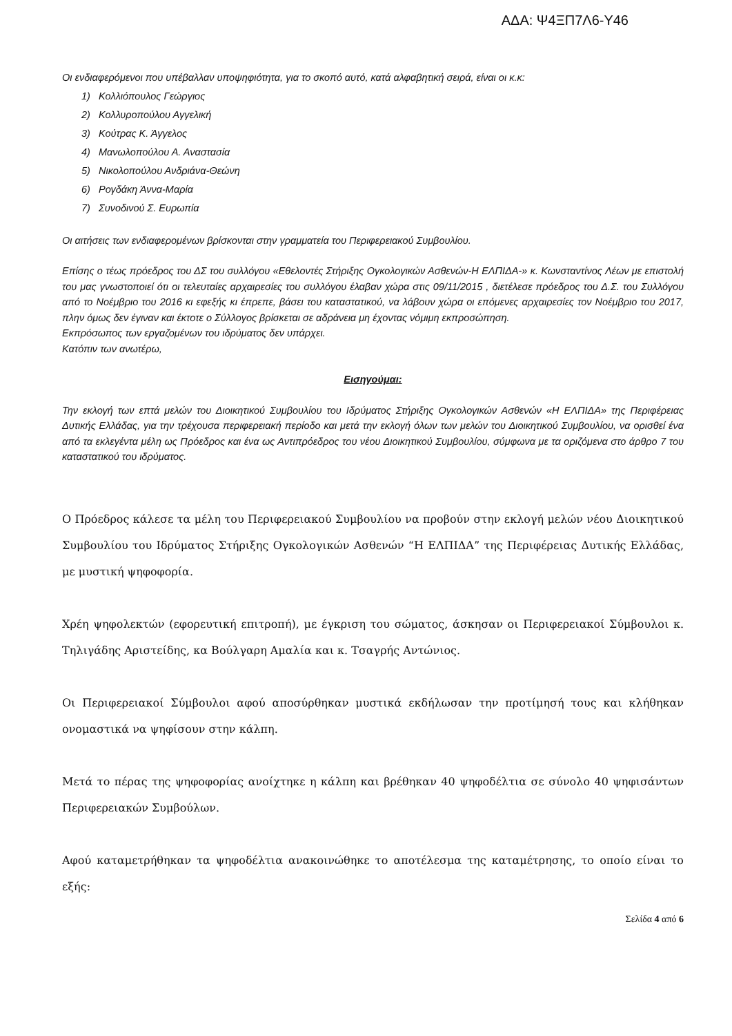ΑΔΑ: Ψ4ΞΠ7Λ6-Υ46
Οι ενδιαφερόμενοι που υπέβαλλαν υποψηφιότητα, για το σκοπό αυτό, κατά αλφαβητική σειρά, είναι οι κ.κ:
1) Κολλιόπουλος Γεώργιος
2) Κολλυροπούλου Αγγελική
3) Κούτρας Κ. Άγγελος
4) Μανωλοπούλου Α. Αναστασία
5) Νικολοπούλου Ανδριάνα-Θεώνη
6) Ρογδάκη Άννα-Μαρία
7) Συνοδινού Σ. Ευρωπία
Οι αιτήσεις των ενδιαφερομένων βρίσκονται στην γραμματεία του Περιφερειακού Συμβουλίου.
Επίσης ο τέως πρόεδρος του ΔΣ του συλλόγου «Εθελοντές Στήριξης Ογκολογικών Ασθενών-Η ΕΛΠΙΔΑ-» κ. Κωνσταντίνος Λέων με επιστολή του μας γνωστοποιεί ότι οι τελευταίες αρχαιρεσίες του συλλόγου έλαβαν χώρα στις 09/11/2015 , διετέλεσε πρόεδρος του Δ.Σ. του Συλλόγου από το Νοέμβριο του 2016 κι εφεξής κι έπρεπε, βάσει του καταστατικού, να λάβουν χώρα οι επόμενες αρχαιρεσίες τον Νοέμβριο του 2017, πλην όμως δεν έγιναν και έκτοτε ο Σύλλογος βρίσκεται σε αδράνεια μη έχοντας νόμιμη εκπροσώπηση.
Εκπρόσωπος των εργαζομένων του ιδρύματος δεν υπάρχει.
Κατόπιν των ανωτέρω,
Εισηγούμαι:
Την εκλογή των επτά μελών του Διοικητικού Συμβουλίου του Ιδρύματος Στήριξης Ογκολογικών Ασθενών «Η ΕΛΠΙΔΑ» της Περιφέρειας Δυτικής Ελλάδας, για την τρέχουσα περιφερειακή περίοδο και μετά την εκλογή όλων των μελών του Διοικητικού Συμβουλίου, να ορισθεί ένα από τα εκλεγέντα μέλη ως Πρόεδρος και ένα ως Αντιπρόεδρος του νέου Διοικητικού Συμβουλίου, σύμφωνα με τα οριζόμενα στο άρθρο 7 του καταστατικού του ιδρύματος.
Ο Πρόεδρος κάλεσε τα μέλη του Περιφερειακού Συμβουλίου να προβούν στην εκλογή μελών νέου Διοικητικού Συμβουλίου του Ιδρύματος Στήριξης Ογκολογικών Ασθενών “Η ΕΛΠΙΔΑ” της Περιφέρειας Δυτικής Ελλάδας, με μυστική ψηφοφορία.
Χρέη ψηφολεκτών (εφορευτική επιτροπή), με έγκριση του σώματος, άσκησαν οι Περιφερειακοί Σύμβουλοι κ. Τηλιγάδης Αριστείδης, κα Βούλγαρη Αμαλία και κ. Τσαγρής Αντώνιος.
Οι Περιφερειακοί Σύμβουλοι αφού αποσύρθηκαν μυστικά εκδήλωσαν την προτίμησή τους και κλήθηκαν ονομαστικά να ψηφίσουν στην κάλπη.
Μετά το πέρας της ψηφοφορίας ανοίχτηκε η κάλπη και βρέθηκαν 40 ψηφοδέλτια σε σύνολο 40 ψηφισάντων Περιφερειακών Συμβούλων.
Αφού καταμετρήθηκαν τα ψηφοδέλτια ανακοινώθηκε το αποτέλεσμα της καταμέτρησης, το οποίο είναι το εξής:
Σελίδα 4 από 6